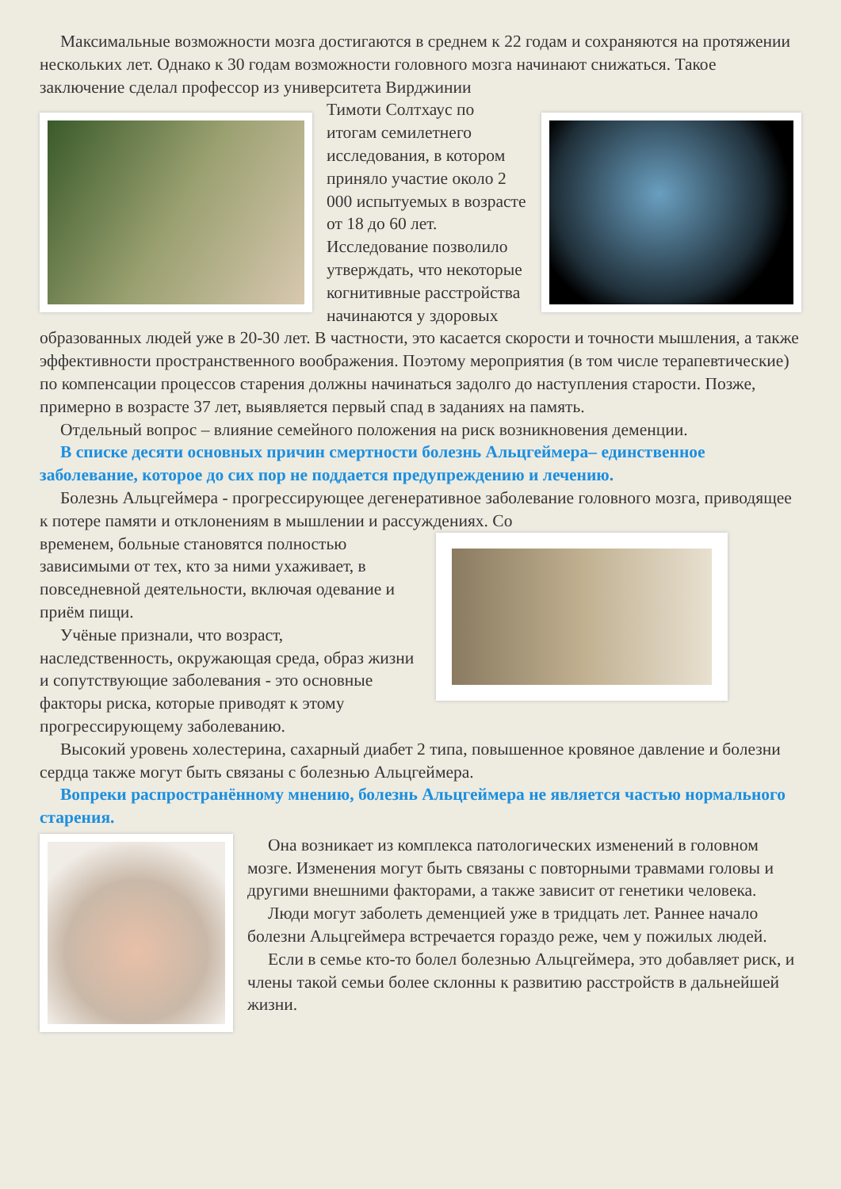Максимальные возможности мозга достигаются в среднем к 22 годам и сохраняются на протяжении нескольких лет. Однако к 30 годам возможности головного мозга начинают снижаться. Такое заключение сделал профессор из университета Вирджинии
Тимоти Солтхаус по итогам семилетнего исследования, в котором приняло участие около 2 000 испытуемых в возрасте от 18 до 60 лет. Исследование позволило утверждать, что некоторые когнитивные расстройства начинаются у здоровых образованных людей уже в 20-30 лет. В частности, это касается скорости и точности мышления, а также эффективности пространственного воображения. Поэтому мероприятия (в том числе терапевтические) по компенсации процессов старения должны начинаться задолго до наступления старости. Позже, примерно в возрасте 37 лет, выявляется первый спад в заданиях на память.
Отдельный вопрос – влияние семейного положения на риск возникновения деменции.
В списке десяти основных причин смертности болезнь Альцгеймера– единственное заболевание, которое до сих пор не поддается предупреждению и лечению.
Болезнь Альцгеймера - прогрессирующее дегенеративное заболевание головного мозга, приводящее к потере памяти и отклонениям в мышлении и рассуждениях. Со
временем, больные становятся полностью зависимыми от тех, кто за ними ухаживает, в повседневной деятельности, включая одевание и приём пищи.
Учёные признали, что возраст, наследственность, окружающая среда, образ жизни и сопутствующие заболевания - это основные факторы риска, которые приводят к этому прогрессирующему заболеванию.
Высокий уровень холестерина, сахарный диабет 2 типа, повышенное кровяное давление и болезни сердца также могут быть связаны с болезнью Альцгеймера.
Вопреки распространённому мнению, болезнь Альцгеймера не является частью нормального старения.
Она возникает из комплекса патологических изменений в головном мозге. Изменения могут быть связаны с повторными травмами головы и другими внешними факторами, а также зависит от генетики человека.
Люди могут заболеть деменцией уже в тридцать лет. Раннее начало болезни Альцгеймера встречается гораздо реже, чем у пожилых людей.
Если в семье кто-то болел болезнью Альцгеймера, это добавляет риск, и члены такой семьи более склонны к развитию расстройств в дальнейшей жизни.